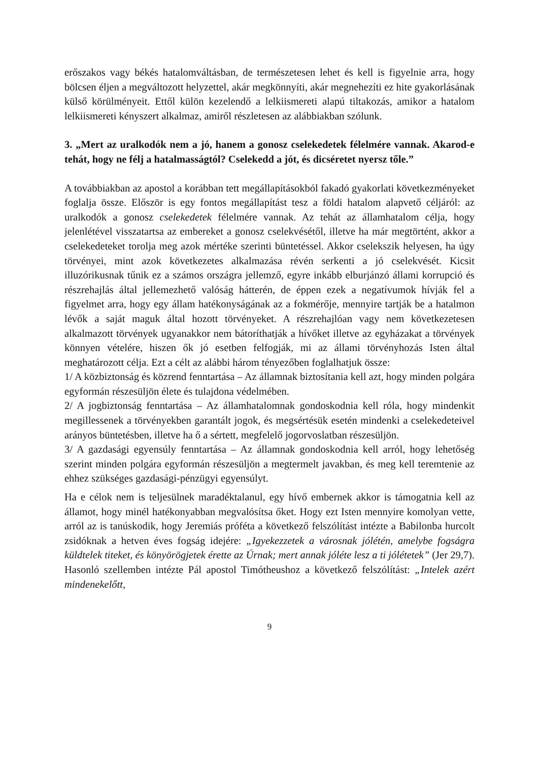erőszakos vagy békés hatalomváltásban, de természetesen lehet és kell is figyelnie arra, hogy bölcsen éljen a megváltozott helyzettel, akár megkönnyíti, akár megnehezíti ez hite gyakorlásának külső körülményeit. Ettől külön kezelendő a lelkiismereti alapú tiltakozás, amikor a hatalom lelkiismereti kényszert alkalmaz, amiről részletesen az alábbiakban szólunk.
3. „Mert az uralkodók nem a jó, hanem a gonosz cselekedetek félelmére vannak. Akarod-e tehát, hogy ne félj a hatalmasságtól? Cselekedd a jót, és dicséretet nyersz tőle.”
A továbbiakban az apostol a korábban tett megállapításokból fakadó gyakorlati következményeket foglalja össze. Először is egy fontos megállapítást tesz a földi hatalom alapvető céljáról: az uralkodók a gonosz cselekedetek félelmére vannak. Az tehát az államhatalom célja, hogy jelenlétével visszatartsa az embereket a gonosz cselekvésétől, illetve ha már megtörtént, akkor a cselekedeteket torolja meg azok mértéke szerinti büntetéssel. Akkor cselekszik helyesen, ha úgy törvényei, mint azok következetes alkalmazása révén serkenti a jó cselekvését. Kicsit illuzórikusnak tűnik ez a számos országra jellemző, egyre inkább elburjánzó állami korrupció és részrehajlás által jellemezhető valóság hátterén, de éppen ezek a negatívumok hívják fel a figyelmet arra, hogy egy állam hatékonyságának az a fokmérője, mennyire tartják be a hatalmon lévők a saját maguk által hozott törvényeket. A részrehajlóan vagy nem következetesen alkalmazott törvények ugyanakkor nem bátoríthatják a hívőket illetve az egyházakat a törvények könnyen vételére, hiszen ők jó esetben felfogják, mi az állami törvényhozás Isten által meghatározott célja. Ezt a célt az alábbi három tényezőben foglalhatjuk össze:
1/ A közbiztonság és közrend fenntartása – Az államnak biztosítania kell azt, hogy minden polgára egyformán részesüljön élete és tulajdona védelmében.
2/ A jogbiztonság fenntartása – Az államhatalomnak gondoskodnia kell róla, hogy mindenkit megillessenek a törvényekben garantált jogok, és megsértésük esetén mindenki a cselekedeteivel arányos büntetésben, illetve ha ő a sértett, megfelelő jogorvoslatban részesüljön.
3/ A gazdasági egyensúly fenntartása – Az államnak gondoskodnia kell arról, hogy lehetőség szerint minden polgára egyformán részesüljön a megtermelt javakban, és meg kell teremtenie az ehhez szükséges gazdasági-pénzügyi egyensúlyt.
Ha e célok nem is teljesülnek maradéktalanul, egy hívő embernek akkor is támogatnia kell az államot, hogy minél hatékonyabban megvalósítsa őket. Hogy ezt Isten mennyire komolyan vette, arról az is tanúskodik, hogy Jeremiás próféta a következő felszólítást intézte a Babilonba hurcolt zsidóknak a hetven éves fogság idejére: „Igyekezzetek a városnak jólétén, amelybe fogságra küldtelek titeket, és könyörögjetek érette az Úrnak; mert annak jóléte lesz a ti jólétetek” (Jer 29,7). Hasonló szellemben intézte Pál apostol Timótheushoz a következő felszólítást: „Intelek azért mindenekelőtt,
9